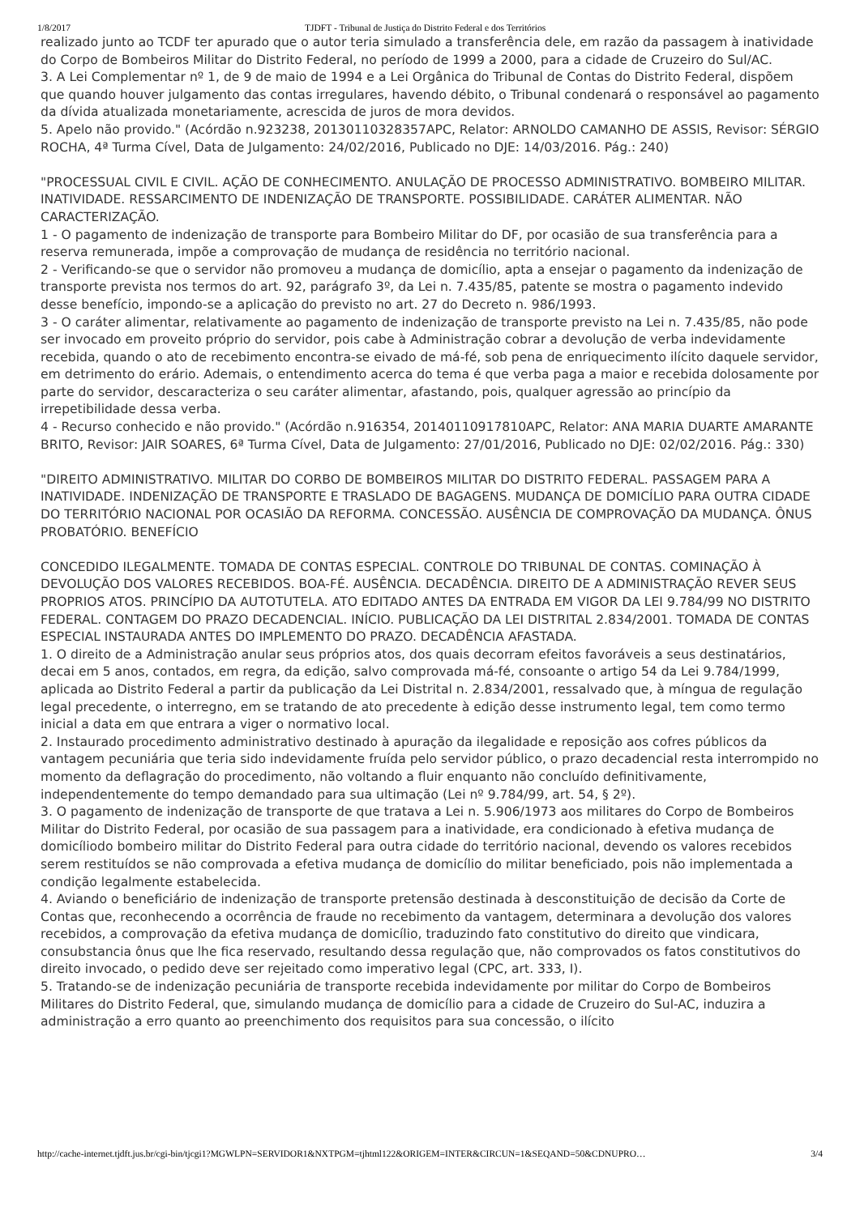1/8/2017 TJDFT - Tribunal de Justiça do Distrito Federal e dos Territórios
realizado junto ao TCDF ter apurado que o autor teria simulado a transferência dele, em razão da passagem à inatividade do Corpo de Bombeiros Militar do Distrito Federal, no período de 1999 a 2000, para a cidade de Cruzeiro do Sul/AC.
3. A Lei Complementar nº 1, de 9 de maio de 1994 e a Lei Orgânica do Tribunal de Contas do Distrito Federal, dispõem que quando houver julgamento das contas irregulares, havendo débito, o Tribunal condenará o responsável ao pagamento da dívida atualizada monetariamente, acrescida de juros de mora devidos.
5. Apelo não provido." (Acórdão n.923238, 20130110328357APC, Relator: ARNOLDO CAMANHO DE ASSIS, Revisor: SÉRGIO ROCHA, 4ª Turma Cível, Data de Julgamento: 24/02/2016, Publicado no DJE: 14/03/2016. Pág.: 240)
"PROCESSUAL CIVIL E CIVIL. AÇÃO DE CONHECIMENTO. ANULAÇÃO DE PROCESSO ADMINISTRATIVO. BOMBEIRO MILITAR. INATIVIDADE. RESSARCIMENTO DE INDENIZAÇÃO DE TRANSPORTE. POSSIBILIDADE. CARÁTER ALIMENTAR. NÃO CARACTERIZAÇÃO.
1 - O pagamento de indenização de transporte para Bombeiro Militar do DF, por ocasião de sua transferência para a reserva remunerada, impõe a comprovação de mudança de residência no território nacional.
2 - Verificando-se que o servidor não promoveu a mudança de domicílio, apta a ensejar o pagamento da indenização de transporte prevista nos termos do art. 92, parágrafo 3º, da Lei n. 7.435/85, patente se mostra o pagamento indevido desse benefício, impondo-se a aplicação do previsto no art. 27 do Decreto n. 986/1993.
3 - O caráter alimentar, relativamente ao pagamento de indenização de transporte previsto na Lei n. 7.435/85, não pode ser invocado em proveito próprio do servidor, pois cabe à Administração cobrar a devolução de verba indevidamente recebida, quando o ato de recebimento encontra-se eivado de má-fé, sob pena de enriquecimento ilícito daquele servidor, em detrimento do erário. Ademais, o entendimento acerca do tema é que verba paga a maior e recebida dolosamente por parte do servidor, descaracteriza o seu caráter alimentar, afastando, pois, qualquer agressão ao princípio da irrepetibilidade dessa verba.
4 - Recurso conhecido e não provido." (Acórdão n.916354, 20140110917810APC, Relator: ANA MARIA DUARTE AMARANTE BRITO, Revisor: JAIR SOARES, 6ª Turma Cível, Data de Julgamento: 27/01/2016, Publicado no DJE: 02/02/2016. Pág.: 330)
"DIREITO ADMINISTRATIVO. MILITAR DO CORBO DE BOMBEIROS MILITAR DO DISTRITO FEDERAL. PASSAGEM PARA A INATIVIDADE. INDENIZAÇÃO DE TRANSPORTE E TRASLADO DE BAGAGENS. MUDANÇA DE DOMICÍLIO PARA OUTRA CIDADE DO TERRITÓRIO NACIONAL POR OCASIÃO DA REFORMA. CONCESSÃO. AUSÊNCIA DE COMPROVAÇÃO DA MUDANÇA. ÔNUS PROBATÓRIO. BENEFÍCIO
CONCEDIDO ILEGALMENTE. TOMADA DE CONTAS ESPECIAL. CONTROLE DO TRIBUNAL DE CONTAS. COMINAÇÃO À DEVOLUÇÃO DOS VALORES RECEBIDOS. BOA-FÉ. AUSÊNCIA. DECADÊNCIA. DIREITO DE A ADMINISTRAÇÃO REVER SEUS PROPRIOS ATOS. PRINCÍPIO DA AUTOTUTELA. ATO EDITADO ANTES DA ENTRADA EM VIGOR DA LEI 9.784/99 NO DISTRITO FEDERAL. CONTAGEM DO PRAZO DECADENCIAL. INÍCIO. PUBLICAÇÃO DA LEI DISTRITAL 2.834/2001. TOMADA DE CONTAS ESPECIAL INSTAURADA ANTES DO IMPLEMENTO DO PRAZO. DECADÊNCIA AFASTADA.
1. O direito de a Administração anular seus próprios atos, dos quais decorram efeitos favoráveis a seus destinatários, decai em 5 anos, contados, em regra, da edição, salvo comprovada má-fé, consoante o artigo 54 da Lei 9.784/1999, aplicada ao Distrito Federal a partir da publicação da Lei Distrital n. 2.834/2001, ressalvado que, à míngua de regulação legal precedente, o interregno, em se tratando de ato precedente à edição desse instrumento legal, tem como termo inicial a data em que entrara a viger o normativo local.
2. Instaurado procedimento administrativo destinado à apuração da ilegalidade e reposição aos cofres públicos da vantagem pecuniária que teria sido indevidamente fruída pelo servidor público, o prazo decadencial resta interrompido no momento da deflagração do procedimento, não voltando a fluir enquanto não concluído definitivamente, independentemente do tempo demandado para sua ultimação (Lei nº 9.784/99, art. 54, § 2º).
3. O pagamento de indenização de transporte de que tratava a Lei n. 5.906/1973 aos militares do Corpo de Bombeiros Militar do Distrito Federal, por ocasião de sua passagem para a inatividade, era condicionado à efetiva mudança de domicíliodo bombeiro militar do Distrito Federal para outra cidade do território nacional, devendo os valores recebidos serem restituídos se não comprovada a efetiva mudança de domicílio do militar beneficiado, pois não implementada a condição legalmente estabelecida.
4. Aviando o beneficiário de indenização de transporte pretensão destinada à desconstituição de decisão da Corte de Contas que, reconhecendo a ocorrência de fraude no recebimento da vantagem, determinara a devolução dos valores recebidos, a comprovação da efetiva mudança de domicílio, traduzindo fato constitutivo do direito que vindicara, consubstancia ônus que lhe fica reservado, resultando dessa regulação que, não comprovados os fatos constitutivos do direito invocado, o pedido deve ser rejeitado como imperativo legal (CPC, art. 333, I).
5. Tratando-se de indenização pecuniária de transporte recebida indevidamente por militar do Corpo de Bombeiros Militares do Distrito Federal, que, simulando mudança de domicílio para a cidade de Cruzeiro do Sul-AC, induzira a administração a erro quanto ao preenchimento dos requisitos para sua concessão, o ilícito
http://cache-internet.tjdft.jus.br/cgi-bin/tjcgi1?MGWLPN=SERVIDOR1&NXTPGM=tjhtml122&ORIGEM=INTER&CIRCUN=1&SEQAND=50&CDNUPRO… 3/4